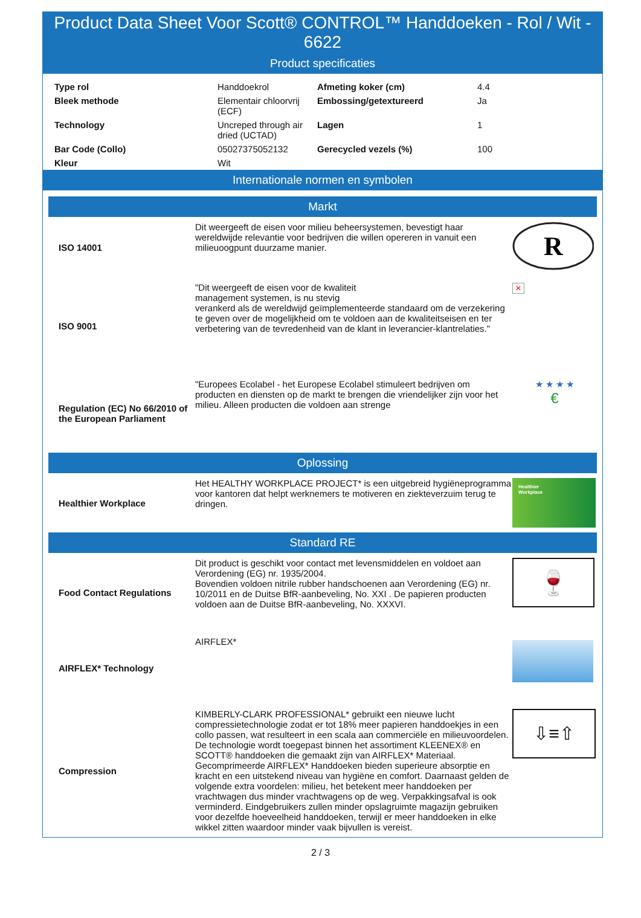Product Data Sheet Voor Scott® CONTROL™ Handdoeken - Rol / Wit - 6622
Product specificaties
| Type rol | Handdoekrol | Afmeting koker (cm) | 4.4 |
| Bleek methode | Elementair chloorvrij (ECF) | Embossing/getextureerd | Ja |
| Technology | Uncreped through air dried (UCTAD) | Lagen | 1 |
| Bar Code (Collo) | 05027375052132 | Gerecycled vezels (%) | 100 |
| Kleur | Wit | | |
Internationale normen en symbolen
Markt
| ISO 14001 | Dit weergeeft de eisen voor milieu beheersystemen, bevestigt haar wereldwijde relevantie voor bedrijven die willen opereren in vanuit een milieuoogpunt duurzame manier. | R |
| ISO 9001 | "Dit weergeeft de eisen voor de kwaliteit management systemen, is nu stevig verankerd als de wereldwijd geïmplementeerde standaard om de verzekering te geven over de mogelijkheid om te voldoen aan de kwaliteitseisen en ter verbetering van de tevredenheid van de klant in leverancier-klantrelaties." | ✕ |
| Regulation (EC) No 66/2010 of the European Parliament | "Europees Ecolabel - het Europese Ecolabel stimuleert bedrijven om producten en diensten op de markt te brengen die vriendelijker zijn voor het milieu. Alleen producten die voldoen aan strenge | ★ ★ ★ ★ € |
Oplossing
| Healthier Workplace | Het HEALTHY WORKPLACE PROJECT* is een uitgebreid hygiëneprogramma voor kantoren dat helpt werknemers te motiveren en ziekteverzuim terug te dringen. | Healthier Workplace |
Standard RE
| Food Contact Regulations | Dit product is geschikt voor contact met levensmiddelen en voldoet aan Verordening (EG) nr. 1935/2004. Bovendien voldoen nitrile rubber handschoenen aan Verordening (EG) nr. 10/2011 en de Duitse BfR-aanbeveling, No. XXI . De papieren producten voldoen aan de Duitse BfR-aanbeveling, No. XXXVI. | 🍷 |
| AIRFLEX* Technology | AIRFLEX* | |
| Compression | KIMBERLY-CLARK PROFESSIONAL* gebruikt een nieuwe lucht compressietechnologie zodat er tot 18% meer papieren handdoekjes in een collo passen, wat resulteert in een scala aan commerciële en milieuvoordelen. De technologie wordt toegepast binnen het assortiment KLEENEX® en SCOTT® handdoeken die gemaakt zijn van AIRFLEX* Materiaal. Gecomprimeerde AIRFLEX* Handdoeken bieden superieure absorptie en kracht en een uitstekend niveau van hygiëne en comfort. Daarnaast gelden de volgende extra voordelen: milieu, het betekent meer handdoeken per vrachtwagen dus minder vrachtwagens op de weg. Verpakkingsafval is ook verminderd. Eindgebruikers zullen minder opslagruimte magazijn gebruiken voor dezelfde hoeveelheid handdoeken, terwijl er meer handdoeken in elke wikkel zitten waardoor minder vaak bijvullen is vereist. | ⇩≡⇧ |
2 / 3